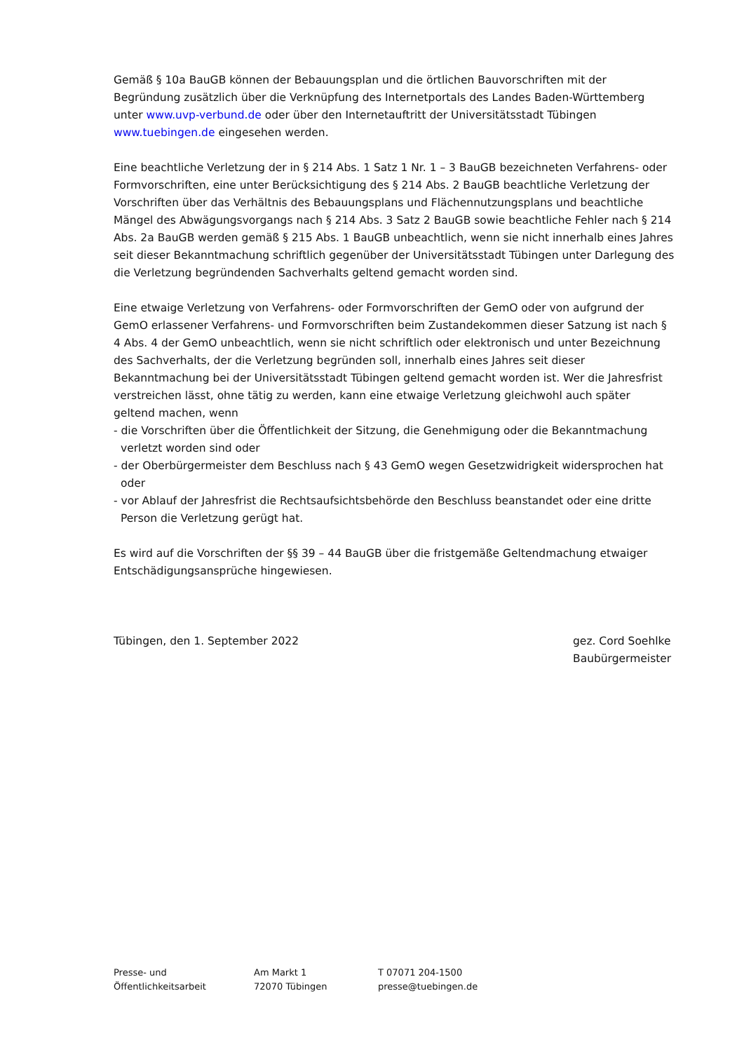Gemäß § 10a BauGB können der Bebauungsplan und die örtlichen Bauvorschriften mit der Begründung zusätzlich über die Verknüpfung des Internetportals des Landes Baden-Württemberg unter www.uvp-verbund.de oder über den Internetauftritt der Universitätsstadt Tübingen www.tuebingen.de eingesehen werden.
Eine beachtliche Verletzung der in § 214 Abs. 1 Satz 1 Nr. 1 – 3 BauGB bezeichneten Verfahrens- oder Formvorschriften, eine unter Berücksichtigung des § 214 Abs. 2 BauGB beachtliche Verletzung der Vorschriften über das Verhältnis des Bebauungsplans und Flächennutzungsplans und beachtliche Mängel des Abwägungsvorgangs nach § 214 Abs. 3 Satz 2 BauGB sowie beachtliche Fehler nach § 214 Abs. 2a BauGB werden gemäß § 215 Abs. 1 BauGB unbeachtlich, wenn sie nicht innerhalb eines Jahres seit dieser Bekanntmachung schriftlich gegenüber der Universitätsstadt Tübingen unter Darlegung des die Verletzung begründenden Sachverhalts geltend gemacht worden sind.
Eine etwaige Verletzung von Verfahrens- oder Formvorschriften der GemO oder von aufgrund der GemO erlassener Verfahrens- und Formvorschriften beim Zustandekommen dieser Satzung ist nach § 4 Abs. 4 der GemO unbeachtlich, wenn sie nicht schriftlich oder elektronisch und unter Bezeichnung des Sachverhalts, der die Verletzung begründen soll, innerhalb eines Jahres seit dieser Bekanntmachung bei der Universitätsstadt Tübingen geltend gemacht worden ist. Wer die Jahresfrist verstreichen lässt, ohne tätig zu werden, kann eine etwaige Verletzung gleichwohl auch später geltend machen, wenn
- die Vorschriften über die Öffentlichkeit der Sitzung, die Genehmigung oder die Bekanntmachung verletzt worden sind oder
- der Oberbürgermeister dem Beschluss nach § 43 GemO wegen Gesetzwidrigkeit widersprochen hat oder
- vor Ablauf der Jahresfrist die Rechtsaufsichtsbehörde den Beschluss beanstandet oder eine dritte Person die Verletzung gerügt hat.
Es wird auf die Vorschriften der §§ 39 – 44 BauGB über die fristgemäße Geltendmachung etwaiger Entschädigungsansprüche hingewiesen.
Tübingen, den 1. September 2022
gez. Cord Soehlke
Baubürgermeister
Presse- und
Öffentlichkeitsarbeit
Am Markt 1
72070 Tübingen
T 07071 204-1500
presse@tuebingen.de